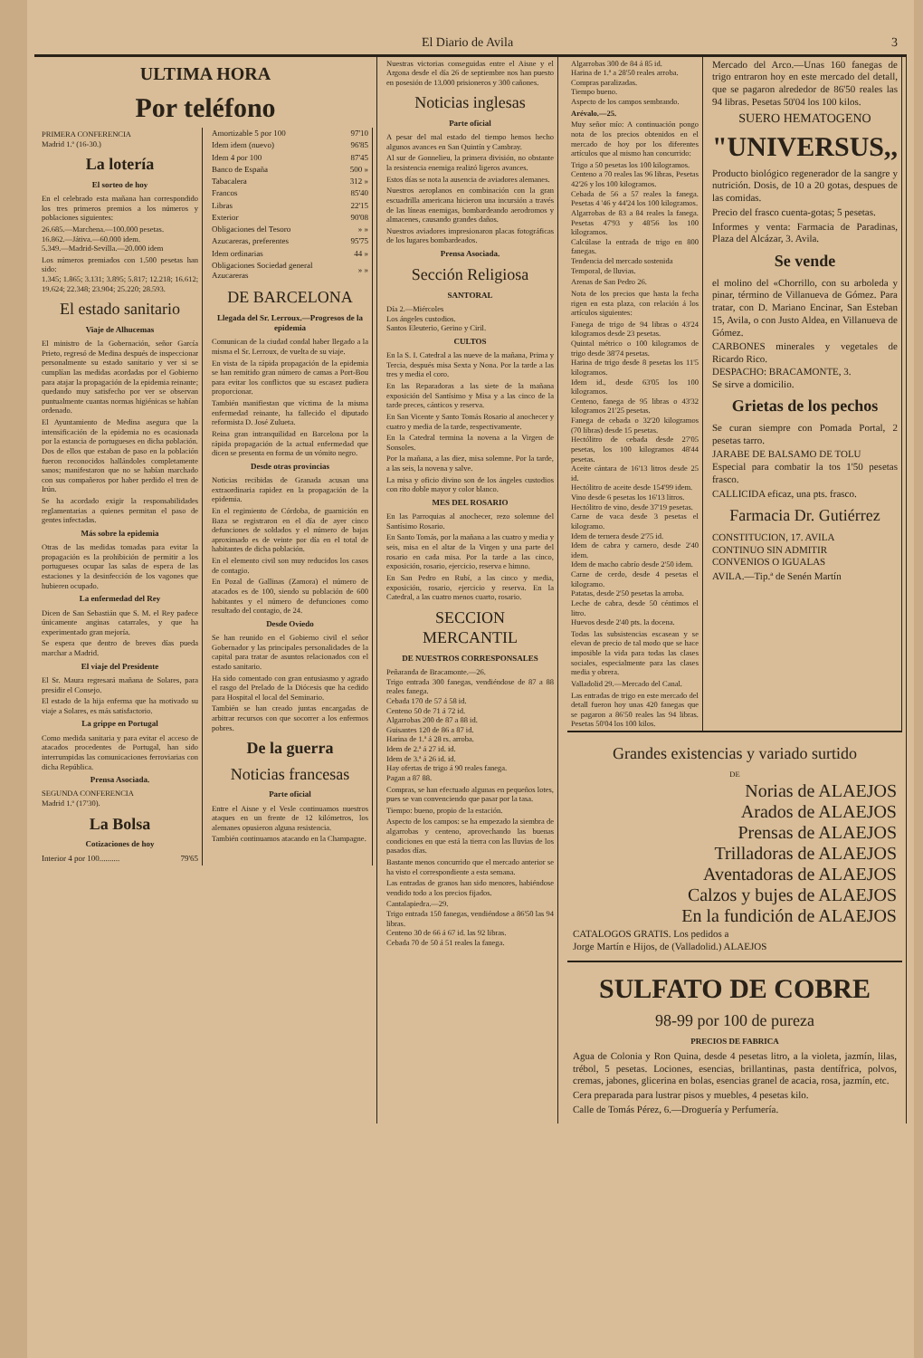El Diario de Avila 3
ULTIMA HORA
Por teléfono
PRIMERA CONFERENCIA
Madrid 1.º (16-30.)
La lotería
El sorteo de hoy
En el celebrado esta mañana han correspondido los tres primeros premios a los números y poblaciones siguientes:
26.685.—Marchena.—100.000 pesetas.
16.862.—Játiva.—60.000 idem.
5.349.—Madrid-Sevilla.—20.000 idem
Los números premiados con 1.500 pesetas han sido:
1.345; 1.865; 3.131; 3.895; 5.817; 12.218; 16.612; 19.624; 22.348; 23.904; 25.220; 28.593.
El estado sanitario
Viaje de Alhucemas
El ministro de la Gobernación, señor García Prieto, regresó de Medina después de inspeccionar personalmente su estado sanitario y ver si se cumplían las medidas acordadas por el Gobierno para atajar la propagación de la epidemia reinante; quedando muy satisfecho por ver se observan puntualmente cuantas normas higiénicas se habían ordenado.
El Ayuntamiento de Medina asegura que la intensificación de la epidemia no es ocasionada por la estancia de portugueses en dicha población. Dos de ellos que estaban de paso en la población fueron reconocidos hallándoles completamente sanos; manifestaron que no se habían marchado con sus compañeros por haber perdido el tren de Irún.
Se ha acordado exigir la responsabilidades reglamentarias a quienes permitan el paso de gentes infectadas.
Más sobre la epidemia
Otras de las medidas tomadas para evitar la propagación es la prohibición de permitir a los portugueses ocupar las salas de espera de las estaciones y la desinfección de los vagones que hubieren ocupado.
La enfermedad del Rey
Dicen de San Sebastián que S. M. el Rey padece únicamente anginas catarrales, y que ha experimentado gran mejoría.
Se espera que dentro de breves días pueda marchar a Madrid.
El viaje del Presidente
El Sr. Maura regresará mañana de Solares, para presidir el Consejo.
El estado de la hija enferma que ha motivado su viaje a Solares, es más satisfactorio.
La grippe en Portugal
Como medida sanitaria y para evitar el acceso de atacados procedentes de Portugal, han sido interrumpidas las comunicaciones ferroviarias con dicha República.
Prensa Asociada.
SEGUNDA CONFERENCIA
Madrid 1.º (17'30).
La Bolsa
Cotizaciones de hoy
| Interior 4 por 100.......... | 79'65 |
| Amortizable 5 por 100 | 97'10 |
| Idem idem (nuevo) | 96'85 |
| Idem 4 por 100 | 87'45 |
| Banco de España | 500 » |
| Tabacalera | 312 » |
| Francos | 85'40 |
| Libras | 22'15 |
| Exterior | 90'08 |
| Obligaciones del Tesoro | » » |
| Azucareras, preferentes | 95'75 |
| Idem ordinarias | 44 » |
| Obligaciones Sociedad general Azucareras | » » |
DE BARCELONA
Llegada del Sr. Lerroux.—Progresos de la epidemia
Comunican de la ciudad condal haber llegado a la misma el Sr. Lerroux, de vuelta de su viaje.
En vista de la rápida propagación de la epidemia se han remitido gran número de camas a Port-Bou para evitar los conflictos que su escasez pudiera proporcionar.
También manifiestan que víctima de la misma enfermedad reinante, ha fallecido el diputado reformista D. José Zulueta.
Reina gran intranquilidad en Barcelona por la rápida propagación de la actual enfermedad que dicen se presenta en forma de un vómito negro.
Desde otras provincias
Noticias recibidas de Granada acusan una extraordinaria rapidez en la propagación de la epidemia.
En el regimiento de Córdoba, de guarnición en Baza se registraron en el día de ayer cinco defunciones de soldados y el número de bajas aproximado es de veinte por día en el total de habitantes de dicha población.
En el elemento civil son muy reducidos los casos de contagio.
En Pozal de Gallinas (Zamora) el número de atacados es de 100, siendo su población de 600 habitantes y el número de defunciones como resultado del contagio, de 24.
Desde Oviedo
Se han reunido en el Gobierno civil el señor Gobernador y las principales personalidades de la capital para tratar de asuntos relacionados con el estado sanitario.
Ha sido comentado con gran entusiasmo y agrado el rasgo del Prelado de la Diócesis que ha cedido para Hospital el local del Seminario.
También se han creado juntas encargadas de arbitrar recursos con que socorrer a los enfermos pobres.
De la guerra
Noticias francesas
Parte oficial
Entre el Aisne y el Vesle continuamos nuestros ataques en un frente de 12 kilómetros, los alemanes opusieron alguna resistencia.
También continuamos atacando en la Champagne.
Nuestras victorias conseguidas entre el Aisne y el Argona desde el día 26 de septiembre nos han puesto en posesión de 13.000 prisioneros y 300 cañones.
Noticias inglesas
Parte oficial
A pesar del mal estado del tiempo hemos hecho algunos avances en San Quintín y Cambray.
Al sur de Gonnelieu, la primera división, no obstante la resistencia enemiga realizó ligeros avances.
Estos días se nota la ausencia de aviadores alemanes.
Nuestros aeroplanos en combinación con la gran escuadrilla americana hicieron una incursión a través de las líneas enemigas, bombardeando aerodromos y almacenes, causando grandes daños.
Nuestros aviadores impresionaron placas fotográficas de los lugares bombardeados.
Prensa Asociada.
Sección Religiosa
SANTORAL
Día 2.—Miércoles
Los ángeles custodios.
Santos Eleuterio, Gerino y Ciril.
CULTOS
En la S. I. Catedral a las nueve de la mañana, Prima y Tercia, después misa Sexta y Nona. Por la tarde a las tres y media el coro.
En las Reparadoras a las siete de la mañana exposición del Santísimo y Misa y a las cinco de la tarde preces, cánticos y reserva.
En San Vicente y Santo Tomás Rosario al anochecer y cuatro y media de la tarde, respectivamente.
En la Catedral termina la novena a la Virgen de Sonsoles.
Por la mañana, a las diez, misa solemne. Por la tarde, a las seis, la novena y salve.
La misa y oficio divino son de los ángeles custodios con rito doble mayor y color blanco.
MES DEL ROSARIO
En las Parroquias al anochecer, rezo solemne del Santísimo Rosario.
En Santo Tomás, por la mañana a las cuatro y media y seis, misa en el altar de la Virgen y una parte del rosario en cada misa. Por la tarde a las cinco, exposición, rosario, ejercicio, reserva e himno.
En San Pedro en Rubí, a las cinco y media, exposición, rosario, ejercicio y reserva. En la Catedral, a las cuatro menos cuarto, rosario.
SECCION MERCANTIL
DE NUESTROS CORRESPONSALES
Peñaranda de Bracamonte.—26.
Trigo entrada 300 fanegas, vendiéndose de 87 a 88 reales fanega.
Cebada 170 de 57 á 58 id.
Centeno 50 de 71 á 72 id.
Algarrobas 200 de 87 a 88 id.
Guisantes 120 de 86 a 87 id.
Harina de 1.ª á 28 rs. arroba.
Idem de 2.ª á 27 id. id.
Idem de 3.ª á 26 id. id.
Hay ofertas de trigo á 90 reales fanega.
Pagan a 87 88.
Compras, se han efectuado algunas en pequeños lotes, pues se van convenciendo que pasar por la tasa.
Tiempo: bueno, propio de la estación.
Aspecto de los campos: se ha empezado la siembra de algarrobas y centeno, aprovechando las buenas condiciones en que está la tierra con las lluvias de los pasados días.
Bastante menos concurrido que el mercado anterior se ha visto el correspondiente a esta semana.
Las entradas de granos han sido menores, habiéndose vendido todo a los precios fijados.
Cantalapiedra.—29.
Trigo entrada 150 fanegas, vendiéndose a 86'50 las 94 libras.
Centeno 30 de 66 á 67 id. las 92 libras.
Cebada 70 de 50 á 51 reales la fanega.
Algarrobas 300 de 84 á 85 id.
Harina de 1.ª a 28'50 reales arroba.
Compras paralizadas.
Tiempo bueno.
Aspecto de los campos sembrando.
Arévalo.—25.
Muy señor mío: A continuación pongo nota de los precios obtenidos en el mercado de hoy por los diferentes artículos que al mismo han concurrido:
Trigo a 50 pesetas los 100 kilogramos.
Centeno a 70 reales las 96 libras, Pesetas 42'26 y los 100 kilogramos.
Cebada de 56 a 57 reales la fanega. Pesetas 4 '46 y 44'24 los 100 kilogramos.
Algarrobas de 83 a 84 reales la fanega. Pesetas 47'93 y 48'56 los 100 kilogramos.
Calcúlase la entrada de trigo en 800 fanegas.
Tendencia del mercado sostenida
Temporal, de lluvias.
Arenas de San Pedro 26.
Nota de los precios que hasta la fecha rigen en esta plaza, con relación á los artículos siguientes:
Fanega de trigo de 94 libras o 43'24 kilogramos desde 23 pesetas.
Quintal métrico o 100 kilogramos de trigo desde 38'74 pesetas.
Harina de trigo desde 8 pesetas los 11'5 kilogramos.
Idem id., desde 63'05 los 100 kilogramos.
Centeno, fanega de 95 libras o 43'32 kilogramos 21'25 pesetas.
Fanega de cebada o 32'20 kilogramos (70 libras) desde 15 pesetas.
Hectólitro de cebada desde 27'05 pesetas, los 100 kilogramos 48'44 pesetas.
Aceite cántara de 16'13 litros desde 25 id.
Hectólitro de aceite desde 154'99 idem.
Vino desde 6 pesetas los 16'13 litros.
Hectólitro de vino, desde 37'19 pesetas.
Carne de vaca desde 3 pesetas el kilogramo.
Idem de ternera desde 2'75 id.
Idem de cabra y carnero, desde 2'40 idem.
Idem de macho cabrío desde 2'50 idem.
Carne de cerdo, desde 4 pesetas el kilogramo.
Patatas, desde 2'50 pesetas la arroba.
Leche de cabra, desde 50 céntimos el litro.
Huevos desde 2'40 pts. la docena.
Todas las subsistencias escasean y se elevan de precio de tal modo que se hace imposible la vida para todas las clases sociales, especialmente para las clases media y obrera.
Valladolid 29.—Mercado del Canal.
Las entradas de trigo en este mercado del detall fueron hoy unas 420 fanegas que se pagaron a 86'50 reales las 94 libras. Pesetas 50'04 los 100 kilos.
Mercado del Arco.—Unas 160 fanegas de trigo entraron hoy en este mercado del detall, que se pagaron alrededor de 86'50 reales las 94 libras. Pesetas 50'04 los 100 kilos.
SUERO HEMATOGENO
"UNIVERSUS,,
Producto biológico regenerador de la sangre y nutrición. Dosis, de 10 a 20 gotas, despues de las comidas.
Precio del frasco cuenta-gotas; 5 pesetas.
Informes y venta: Farmacia de Paradinas, Plaza del Alcázar, 3. Avila.
Se vende
el molino del «Chorrillo, con su arboleda y pinar, término de Villanueva de Gómez. Para tratar, con D. Mariano Encinar, San Esteban 15, Avila, o con Justo Aldea, en Villanueva de Gómez.
CARBONES minerales y vegetales de Ricardo Rico.
DESPACHO: BRACAMONTE, 3.
Se sirve a domicilio.
Grietas de los pechos
Se curan siempre con Pomada Portal, 2 pesetas tarro.
JARABE DE BALSAMO DE TOLU
Especial para combatir la tos 1'50 pesetas frasco.
CALLICIDA eficaz, una pts. frasco.
Farmacia Dr. Gutiérrez
CONSTITUCION, 17. AVILA
CONTINUO SIN ADMITIR
CONVENIOS O IGUALAS
AVILA.—Tip.ª de Senén Martín
Grandes existencias y variado surtido
DE
Norias de ALAEJOS
Arados de ALAEJOS
Prensas de ALAEJOS
Trilladoras de ALAEJOS
Aventadoras de ALAEJOS
Calzos y bujes de ALAEJOS
En la fundición de ALAEJOS
CATALOGOS GRATIS. Los pedidos a
Jorge Martín e Hijos, de (Valladolid.) ALAEJOS
SULFATO DE COBRE
98-99 por 100 de pureza
PRECIOS DE FABRICA
Agua de Colonia y Ron Quina, desde 4 pesetas litro, a la violeta, jazmín, lilas, trébol, 5 pesetas. Lociones, esencias, brillantinas, pasta dentífrica, polvos, cremas, jabones, glicerina en bolas, esencias granel de acacia, rosa, jazmín, etc.
Cera preparada para lustrar pisos y muebles, 4 pesetas kilo.
Calle de Tomás Pérez, 6.—Droguería y Perfumería.